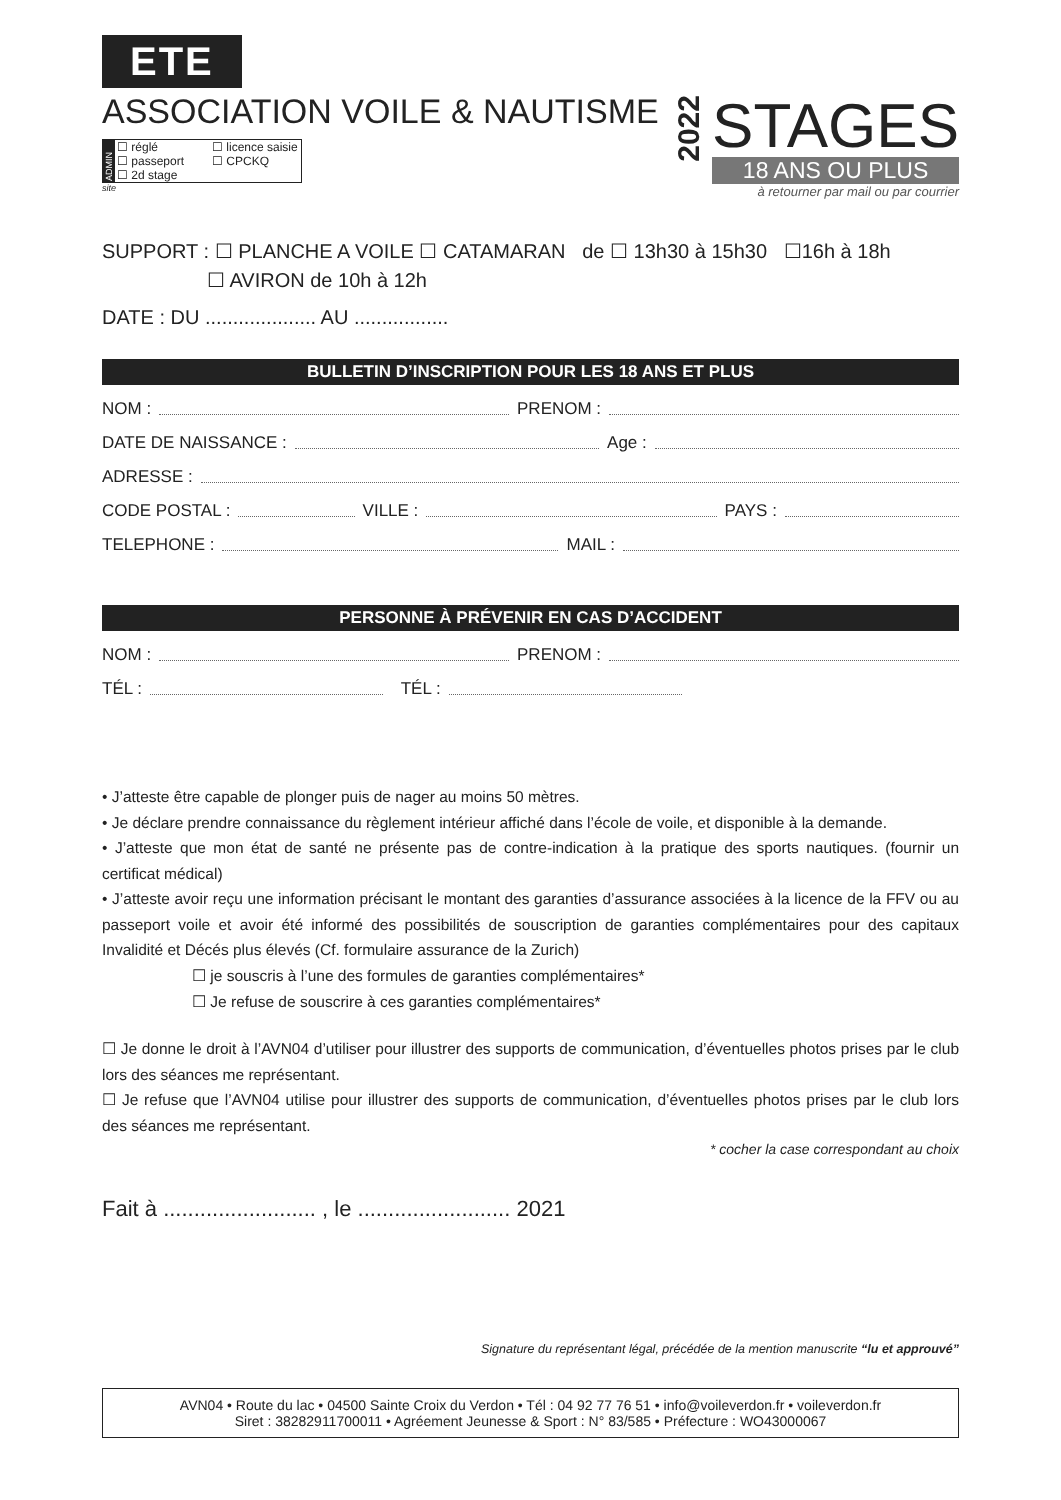ETE
ASSOCIATION VOILE & NAUTISME
ADMIN
☐ réglé ☐ licence saisie ☐ passeport ☐ CPCKQ ☐ 2d stage
site
2022
STAGES
18 ANS OU PLUS
à retourner par mail ou par courrier
SUPPORT : ☐ PLANCHE A VOILE ☐ CATAMARAN de ☐ 13h30 à 15h30 ☐16h à 18h
☐ AVIRON de 10h à 12h
DATE : DU .................... AU .................
BULLETIN D’INSCRIPTION POUR LES 18 ANS ET PLUS
NOM : PRENOM :
DATE DE NAISSANCE : Age :
ADRESSE :
CODE POSTAL : VILLE : PAYS :
TELEPHONE : MAIL :
PERSONNE À PRÉVENIR EN CAS D’ACCIDENT
NOM : PRENOM :
TÉL : TÉL :
• J’atteste être capable de plonger puis de nager au moins 50 mètres.
• Je déclare prendre connaissance du règlement intérieur affiché dans l’école de voile, et disponible à la demande.
• J’atteste que mon état de santé ne présente pas de contre-indication à la pratique des sports nautiques. (fournir un certificat médical)
• J’atteste avoir reçu une information précisant le montant des garanties d’assurance associées à la licence de la FFV ou au passeport voile et avoir été informé des possibilités de souscription de garanties complémentaires pour des capitaux Invalidité et Décés plus élevés (Cf. formulaire assurance de la Zurich)
☐ je souscris à l’une des formules de garanties complémentaires*
☐ Je refuse de souscrire à ces garanties complémentaires*
☐ Je donne le droit à l’AVN04 d’utiliser pour illustrer des supports de communication, d’éventuelles photos prises par le club lors des séances me représentant.
☐ Je refuse que l’AVN04 utilise pour illustrer des supports de communication, d’éventuelles photos prises par le club lors des séances me représentant.
* cocher la case correspondant au choix
Fait à ......................... , le ......................... 2021
Signature du représentant légal, précédée de la mention manuscrite “lu et approuvé”
AVN04 • Route du lac • 04500 Sainte Croix du Verdon • Tél : 04 92 77 76 51 • info@voileverdon.fr • voileverdon.fr
Siret : 38282911700011 • Agréement Jeunesse & Sport : N° 83/585 • Préfecture : WO43000067